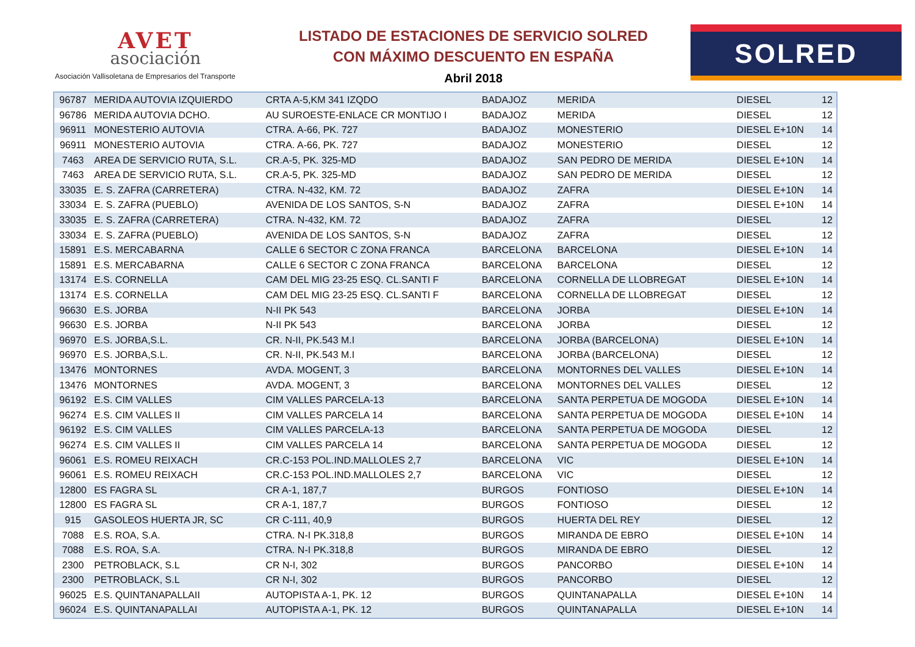AVET
asociación
Asociación Vallisoletana de Empresarios del Transporte
LISTADO DE ESTACIONES DE SERVICIO SOLRED
CON MÁXIMO DESCUENTO EN ESPAÑA
Abril 2018
SOLRED
| 96787 | MERIDA AUTOVIA IZQUIERDO | CRTA A-5,KM 341 IZQDO | BADAJOZ | MERIDA | DIESEL | 12 |
| 96786 | MERIDA AUTOVIA DCHO. | AU SUROESTE-ENLACE CR MONTIJO I | BADAJOZ | MERIDA | DIESEL | 12 |
| 96911 | MONESTERIO AUTOVIA | CTRA. A-66, PK. 727 | BADAJOZ | MONESTERIO | DIESEL E+10N | 14 |
| 96911 | MONESTERIO AUTOVIA | CTRA. A-66, PK. 727 | BADAJOZ | MONESTERIO | DIESEL | 12 |
| 7463 | AREA DE SERVICIO RUTA, S.L. | CR.A-5, PK. 325-MD | BADAJOZ | SAN PEDRO DE MERIDA | DIESEL E+10N | 14 |
| 7463 | AREA DE SERVICIO RUTA, S.L. | CR.A-5, PK. 325-MD | BADAJOZ | SAN PEDRO DE MERIDA | DIESEL | 12 |
| 33035 | E. S. ZAFRA (CARRETERA) | CTRA. N-432, KM. 72 | BADAJOZ | ZAFRA | DIESEL E+10N | 14 |
| 33034 | E. S. ZAFRA (PUEBLO) | AVENIDA DE LOS SANTOS, S-N | BADAJOZ | ZAFRA | DIESEL E+10N | 14 |
| 33035 | E. S. ZAFRA (CARRETERA) | CTRA. N-432, KM. 72 | BADAJOZ | ZAFRA | DIESEL | 12 |
| 33034 | E. S. ZAFRA (PUEBLO) | AVENIDA DE LOS SANTOS, S-N | BADAJOZ | ZAFRA | DIESEL | 12 |
| 15891 | E.S. MERCABARNA | CALLE 6 SECTOR C ZONA FRANCA | BARCELONA | BARCELONA | DIESEL E+10N | 14 |
| 15891 | E.S. MERCABARNA | CALLE 6 SECTOR C ZONA FRANCA | BARCELONA | BARCELONA | DIESEL | 12 |
| 13174 | E.S. CORNELLA | CAM DEL MIG 23-25 ESQ. CL.SANTI F | BARCELONA | CORNELLA DE LLOBREGAT | DIESEL E+10N | 14 |
| 13174 | E.S. CORNELLA | CAM DEL MIG 23-25 ESQ. CL.SANTI F | BARCELONA | CORNELLA DE LLOBREGAT | DIESEL | 12 |
| 96630 | E.S. JORBA | N-II PK 543 | BARCELONA | JORBA | DIESEL E+10N | 14 |
| 96630 | E.S. JORBA | N-II PK 543 | BARCELONA | JORBA | DIESEL | 12 |
| 96970 | E.S. JORBA,S.L. | CR. N-II, PK.543 M.I | BARCELONA | JORBA (BARCELONA) | DIESEL E+10N | 14 |
| 96970 | E.S. JORBA,S.L. | CR. N-II, PK.543 M.I | BARCELONA | JORBA (BARCELONA) | DIESEL | 12 |
| 13476 | MONTORNES | AVDA. MOGENT, 3 | BARCELONA | MONTORNES DEL VALLES | DIESEL E+10N | 14 |
| 13476 | MONTORNES | AVDA. MOGENT, 3 | BARCELONA | MONTORNES DEL VALLES | DIESEL | 12 |
| 96192 | E.S. CIM VALLES | CIM VALLES PARCELA-13 | BARCELONA | SANTA PERPETUA DE MOGODA | DIESEL E+10N | 14 |
| 96274 | E.S. CIM VALLES II | CIM VALLES PARCELA 14 | BARCELONA | SANTA PERPETUA DE MOGODA | DIESEL E+10N | 14 |
| 96192 | E.S. CIM VALLES | CIM VALLES PARCELA-13 | BARCELONA | SANTA PERPETUA DE MOGODA | DIESEL | 12 |
| 96274 | E.S. CIM VALLES II | CIM VALLES PARCELA 14 | BARCELONA | SANTA PERPETUA DE MOGODA | DIESEL | 12 |
| 96061 | E.S. ROMEU REIXACH | CR.C-153 POL.IND.MALLOLES 2,7 | BARCELONA | VIC | DIESEL E+10N | 14 |
| 96061 | E.S. ROMEU REIXACH | CR.C-153 POL.IND.MALLOLES 2,7 | BARCELONA | VIC | DIESEL | 12 |
| 12800 | ES FAGRA SL | CR A-1, 187,7 | BURGOS | FONTIOSO | DIESEL E+10N | 14 |
| 12800 | ES FAGRA SL | CR A-1, 187,7 | BURGOS | FONTIOSO | DIESEL | 12 |
| 915 | GASOLEOS HUERTA JR, SC | CR C-111, 40,9 | BURGOS | HUERTA DEL REY | DIESEL | 12 |
| 7088 | E.S. ROA, S.A. | CTRA. N-I PK.318,8 | BURGOS | MIRANDA DE EBRO | DIESEL E+10N | 14 |
| 7088 | E.S. ROA, S.A. | CTRA. N-I PK.318,8 | BURGOS | MIRANDA DE EBRO | DIESEL | 12 |
| 2300 | PETROBLACK, S.L | CR N-I, 302 | BURGOS | PANCORBO | DIESEL E+10N | 14 |
| 2300 | PETROBLACK, S.L | CR N-I, 302 | BURGOS | PANCORBO | DIESEL | 12 |
| 96025 | E.S. QUINTANAPALLAII | AUTOPISTA A-1, PK. 12 | BURGOS | QUINTANAPALLA | DIESEL E+10N | 14 |
| 96024 | E.S. QUINTANAPALLAI | AUTOPISTA A-1, PK. 12 | BURGOS | QUINTANAPALLA | DIESEL E+10N | 14 |